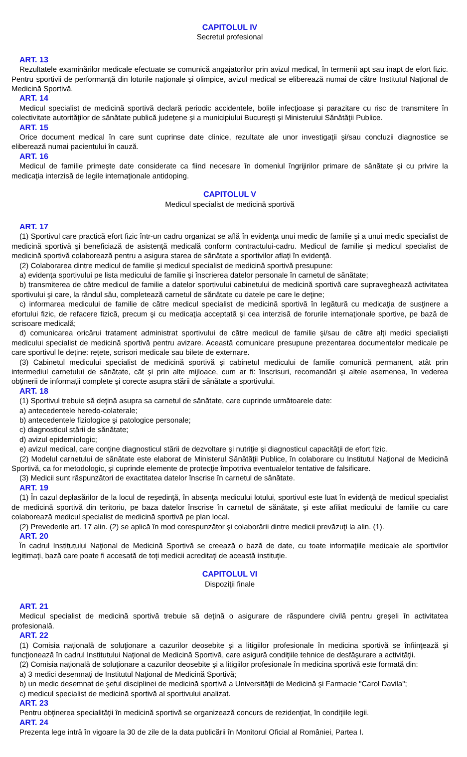CAPITOLUL IV
Secretul profesional
ART. 13
Rezultatele examinărilor medicale efectuate se comunică angajatorilor prin avizul medical, în termenii apt sau inapt de efort fizic. Pentru sportivii de performanţă din loturile naţionale şi olimpice, avizul medical se eliberează numai de către Institutul Naţional de Medicină Sportivă.
ART. 14
Medicul specialist de medicină sportivă declară periodic accidentele, bolile infecţioase şi parazitare cu risc de transmitere în colectivitate autorităţilor de sănătate publică judeţene şi a municipiului Bucureşti şi Ministerului Sănătăţii Publice.
ART. 15
Orice document medical în care sunt cuprinse date clinice, rezultate ale unor investigaţii şi/sau concluzii diagnostice se eliberează numai pacientului în cauză.
ART. 16
Medicul de familie primeşte date considerate ca fiind necesare în domeniul îngrijirilor primare de sănătate şi cu privire la medicaţia interzisă de legile internaţionale antidoping.
CAPITOLUL V
Medicul specialist de medicină sportivă
ART. 17
(1) Sportivul care practică efort fizic într-un cadru organizat se află în evidenţa unui medic de familie şi a unui medic specialist de medicină sportivă şi beneficiază de asistenţă medicală conform contractului-cadru. Medicul de familie şi medicul specialist de medicină sportivă colaborează pentru a asigura starea de sănătate a sportivilor aflaţi în evidenţă.
(2) Colaborarea dintre medicul de familie şi medicul specialist de medicină sportivă presupune:
a) evidenţa sportivului pe lista medicului de familie şi înscrierea datelor personale în carnetul de sănătate;
b) transmiterea de către medicul de familie a datelor sportivului cabinetului de medicină sportivă care supraveghează activitatea sportivului şi care, la rândul său, completează carnetul de sănătate cu datele pe care le deţine;
c) informarea medicului de familie de către medicul specialist de medicină sportivă în legătură cu medicaţia de susţinere a efortului fizic, de refacere fizică, precum şi cu medicaţia acceptată şi cea interzisă de forurile internaţionale sportive, pe bază de scrisoare medicală;
d) comunicarea oricărui tratament administrat sportivului de către medicul de familie şi/sau de către alţi medici specialişti medicului specialist de medicină sportivă pentru avizare. Această comunicare presupune prezentarea documentelor medicale pe care sportivul le deţine: reţete, scrisori medicale sau bilete de externare.
(3) Cabinetul medicului specialist de medicină sportivă şi cabinetul medicului de familie comunică permanent, atât prin intermediul carnetului de sănătate, cât şi prin alte mijloace, cum ar fi: înscrisuri, recomandări şi altele asemenea, în vederea obţinerii de informaţii complete şi corecte asupra stării de sănătate a sportivului.
ART. 18
(1) Sportivul trebuie să deţină asupra sa carnetul de sănătate, care cuprinde următoarele date:
a) antecedentele heredo-colaterale;
b) antecedentele fiziologice şi patologice personale;
c) diagnosticul stării de sănătate;
d) avizul epidemiologic;
e) avizul medical, care conţine diagnosticul stării de dezvoltare şi nutriţie şi diagnosticul capacităţii de efort fizic.
(2) Modelul carnetului de sănătate este elaborat de Ministerul Sănătăţii Publice, în colaborare cu Institutul Naţional de Medicină Sportivă, ca for metodologic, şi cuprinde elemente de protecţie împotriva eventualelor tentative de falsificare.
(3) Medicii sunt răspunzători de exactitatea datelor înscrise în carnetul de sănătate.
ART. 19
(1) În cazul deplasărilor de la locul de reşedinţă, în absenţa medicului lotului, sportivul este luat în evidenţă de medicul specialist de medicină sportivă din teritoriu, pe baza datelor înscrise în carnetul de sănătate, şi este afiliat medicului de familie cu care colaborează medicul specialist de medicină sportivă pe plan local.
(2) Prevederile art. 17 alin. (2) se aplică în mod corespunzător şi colaborării dintre medicii prevăzuţi la alin. (1).
ART. 20
În cadrul Institutului Naţional de Medicină Sportivă se creează o bază de date, cu toate informaţiile medicale ale sportivilor legitimaţi, bază care poate fi accesată de toţi medicii acreditaţi de această instituţie.
CAPITOLUL VI
Dispoziţii finale
ART. 21
Medicul specialist de medicină sportivă trebuie să deţină o asigurare de răspundere civilă pentru greşeli în activitatea profesională.
ART. 22
(1) Comisia naţională de soluţionare a cazurilor deosebite şi a litigiilor profesionale în medicina sportivă se înfiinţează şi funcţionează în cadrul Institutului Naţional de Medicină Sportivă, care asigură condiţiile tehnice de desfăşurare a activităţii.
(2) Comisia naţională de soluţionare a cazurilor deosebite şi a litigiilor profesionale în medicina sportivă este formată din:
a) 3 medici desemnaţi de Institutul Naţional de Medicină Sportivă;
b) un medic desemnat de şeful disciplinei de medicină sportivă a Universităţii de Medicină şi Farmacie "Carol Davila";
c) medicul specialist de medicină sportivă al sportivului analizat.
ART. 23
Pentru obţinerea specialităţii în medicină sportivă se organizează concurs de rezidenţiat, în condiţiile legii.
ART. 24
Prezenta lege intră în vigoare la 30 de zile de la data publicării în Monitorul Oficial al României, Partea I.